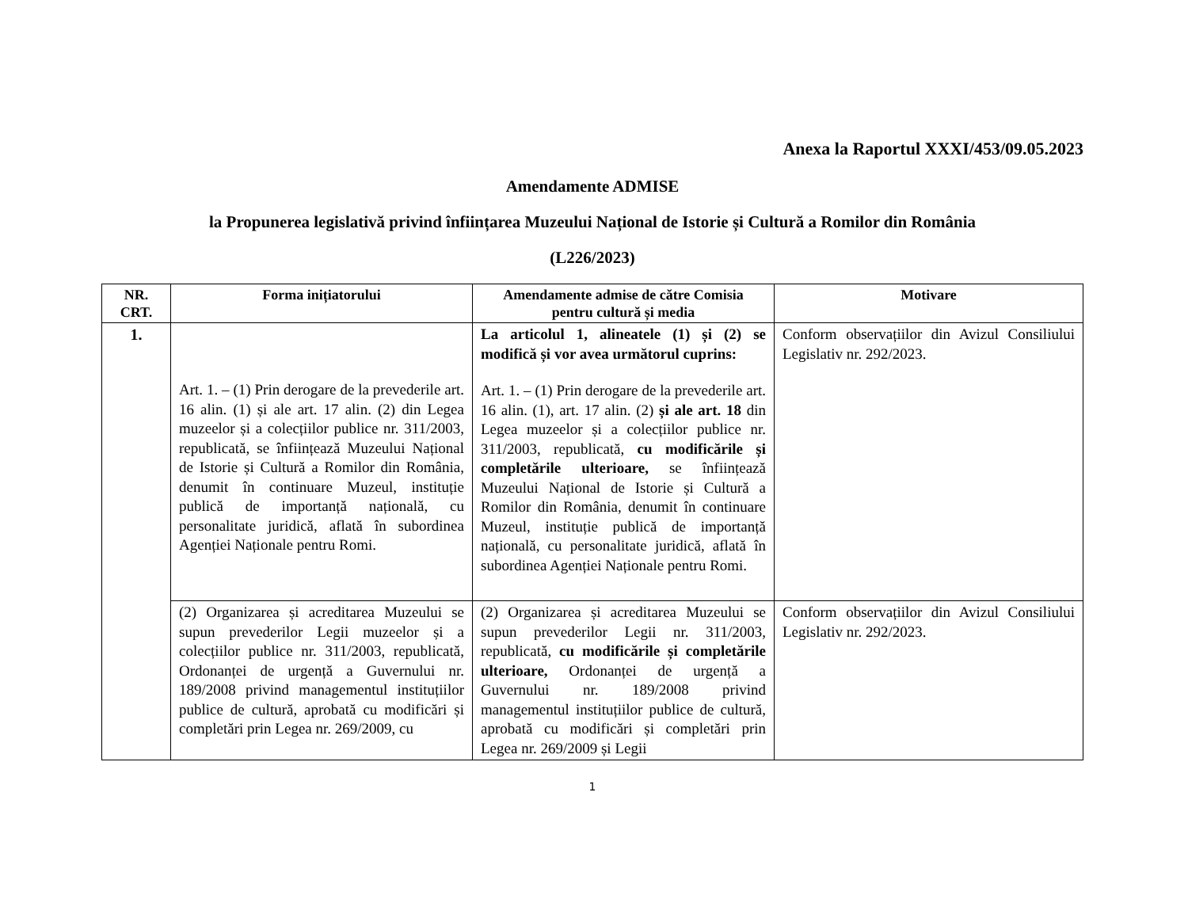Anexa la Raportul XXXI/453/09.05.2023
Amendamente ADMISE
la Propunerea legislativă privind înființarea Muzeului Național de Istorie și Cultură a Romilor din România
(L226/2023)
| NR. CRT. | Forma inițiatorului | Amendamente admise de către Comisia pentru cultură și media | Motivare |
| --- | --- | --- | --- |
| 1. | Art. 1. – (1) Prin derogare de la prevederile art. 16 alin. (1) și ale art. 17 alin. (2) din Legea muzeelor și a colecțiilor publice nr. 311/2003, republicată, se înființează Muzeului Național de Istorie și Cultură a Romilor din România, denumit în continuare Muzeul, instituție publică de importanță națională, cu personalitate juridică, aflată în subordinea Agenției Naționale pentru Romi. | La articolul 1, alineatele (1) și (2) se modifică și vor avea următorul cuprins: Art. 1. – (1) Prin derogare de la prevederile art. 16 alin. (1), art. 17 alin. (2) și ale art. 18 din Legea muzeelor și a colecțiilor publice nr. 311/2003, republicată, cu modificările și completările ulterioare, se înființează Muzeului Național de Istorie și Cultură a Romilor din România, denumit în continuare Muzeul, instituție publică de importanță națională, cu personalitate juridică, aflată în subordinea Agenției Naționale pentru Romi. | Conform observațiilor din Avizul Consiliului Legislativ nr. 292/2023. |
| | (2) Organizarea și acreditarea Muzeului se supun prevederilor Legii muzeelor și a colecțiilor publice nr. 311/2003, republicată, Ordonanței de urgență a Guvernului nr. 189/2008 privind managementul instituțiilor publice de cultură, aprobată cu modificări și completări prin Legea nr. 269/2009, cu | (2) Organizarea și acreditarea Muzeului se supun prevederilor Legii nr. 311/2003, republicată, cu modificările și completările ulterioare, Ordonanței de urgență a Guvernului nr. 189/2008 privind managementul instituțiilor publice de cultură, aprobată cu modificări și completări prin Legea nr. 269/2009 și Legii | Conform observațiilor din Avizul Consiliului Legislativ nr. 292/2023. |
1